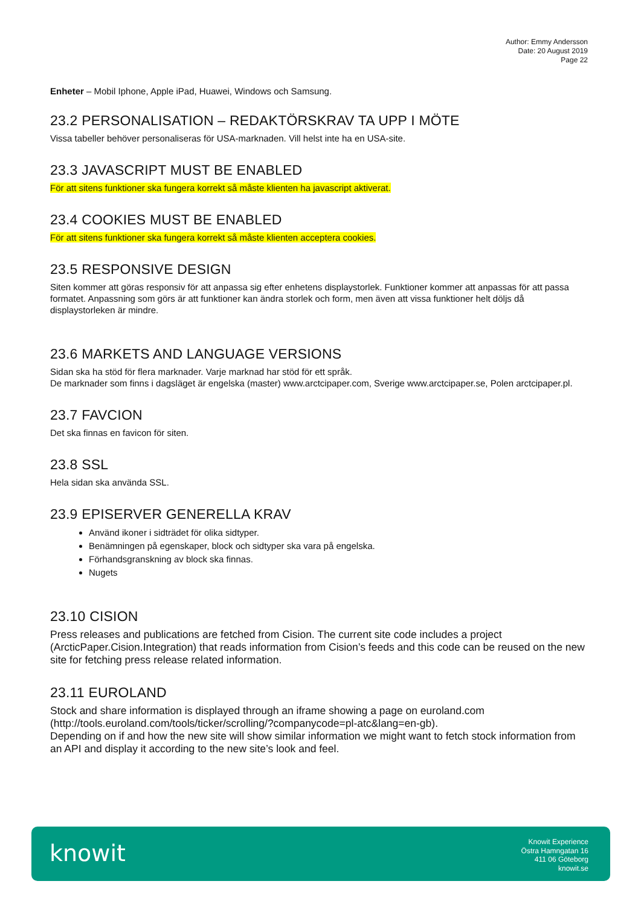Author: Emmy Andersson
Date: 20 August 2019
Page 22
Enheter – Mobil Iphone, Apple iPad, Huawei, Windows och Samsung.
23.2 PERSONALISATION – REDAKTÖRSKRAV TA UPP I MÖTE
Vissa tabeller behöver personaliseras för USA-marknaden. Vill helst inte ha en USA-site.
23.3 JAVASCRIPT MUST BE ENABLED
För att sitens funktioner ska fungera korrekt så måste klienten ha javascript aktiverat.
23.4 COOKIES MUST BE ENABLED
För att sitens funktioner ska fungera korrekt så måste klienten acceptera cookies.
23.5 RESPONSIVE DESIGN
Siten kommer att göras responsiv för att anpassa sig efter enhetens displaystorlek. Funktioner kommer att anpassas för att passa formatet. Anpassning som görs är att funktioner kan ändra storlek och form, men även att vissa funktioner helt döljs då displaystorleken är mindre.
23.6 MARKETS AND LANGUAGE VERSIONS
Sidan ska ha stöd för flera marknader. Varje marknad har stöd för ett språk.
De marknader som finns i dagsläget är engelska (master) www.arctcipaper.com, Sverige www.arctcipaper.se, Polen arctcipaper.pl.
23.7 FAVCION
Det ska finnas en favicon för siten.
23.8 SSL
Hela sidan ska använda SSL.
23.9 EPISERVER GENERELLA KRAV
Använd ikoner i sidträdet för olika sidtyper.
Benämningen på egenskaper, block och sidtyper ska vara på engelska.
Förhandsgranskning av block ska finnas.
Nugets
23.10 CISION
Press releases and publications are fetched from Cision. The current site code includes a project (ArcticPaper.Cision.Integration) that reads information from Cision’s feeds and this code can be reused on the new site for fetching press release related information.
23.11 EUROLAND
Stock and share information is displayed through an iframe showing a page on euroland.com (http://tools.euroland.com/tools/ticker/scrolling/?companycode=pl-atc&lang=en-gb).
Depending on if and how the new site will show similar information we might want to fetch stock information from an API and display it according to the new site’s look and feel.
knowit
Knowit Experience
Östra Hamngatan 16
411 06 Göteborg
knowit.se